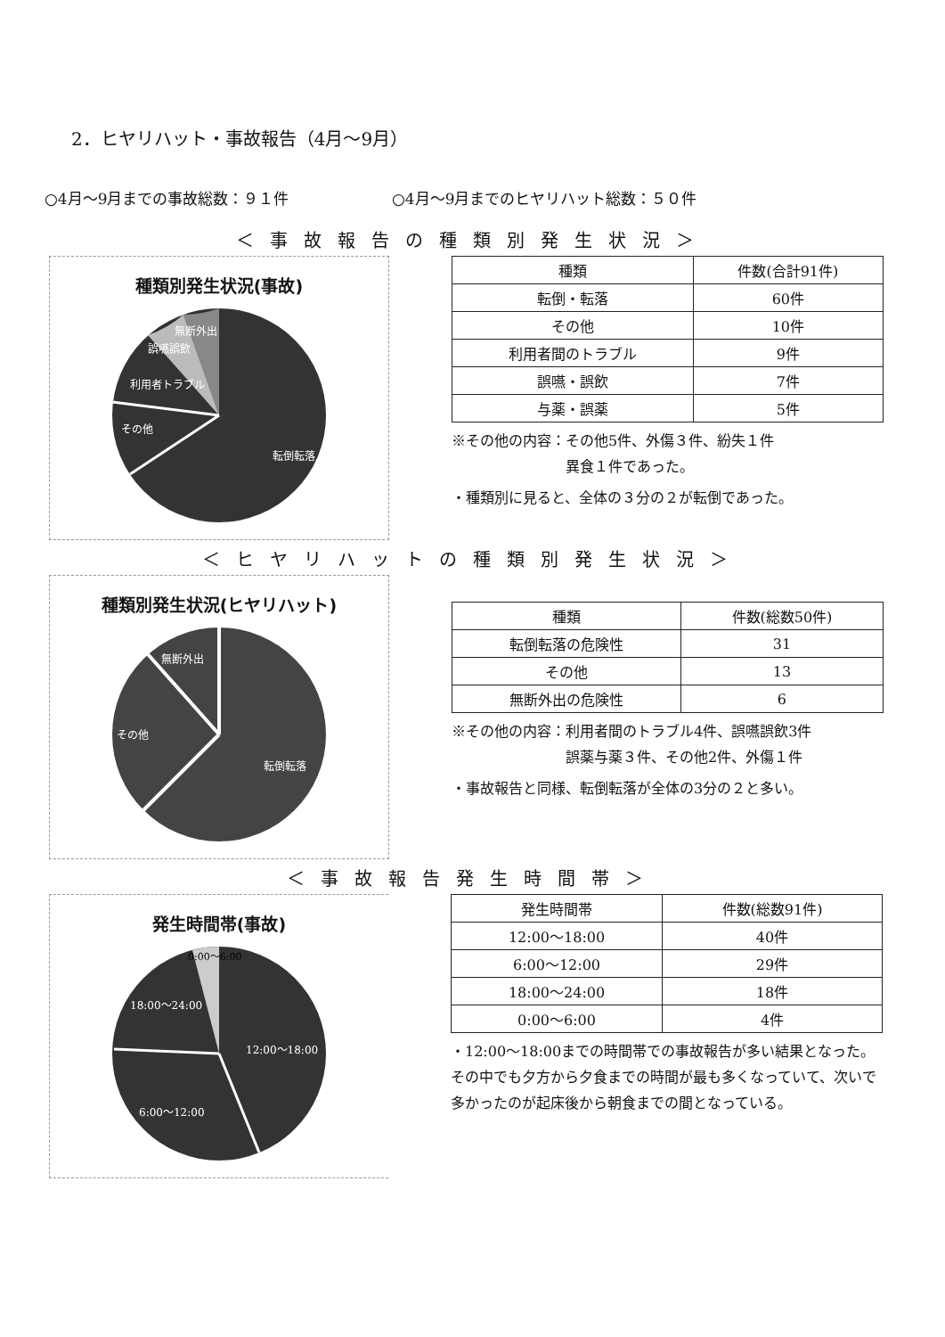2．ヒヤリハット・事故報告（4月～9月）
○4月～9月までの事故総数：９１件 ○4月～9月までのヒヤリハット総数：５０件
＜事故報告の種類別発生状況＞
種類別発生状況(事故)
誤嚥誤飲
無断外出
利用者トラブル
その他
転倒転落
| 種類 | 件数(合計91件) |
| --- | --- |
| 転倒・転落 | 60件 |
| その他 | 10件 |
| 利用者間のトラブル | 9件 |
| 誤嚥・誤飲 | 7件 |
| 与薬・誤薬 | 5件 |
※その他の内容：その他5件、外傷３件、紛失１件
　　　　　　　　異食１件であった。
・種類別に見ると、全体の３分の２が転倒であった。
＜ヒヤリハットの種類別発生状況＞
種類別発生状況(ヒヤリハット)
無断外出
その他
転倒転落
| 種類 | 件数(総数50件) |
| --- | --- |
| 転倒転落の危険性 | 31 |
| その他 | 13 |
| 無断外出の危険性 | 6 |
※その他の内容：利用者間のトラブル4件、誤嚥誤飲3件
　　　　　　　　誤薬与薬３件、その他2件、外傷１件
・事故報告と同様、転倒転落が全体の3分の２と多い。
＜事故報告発生時間帯＞
発生時間帯(事故)
0:00～6:00
18:00～24:00
6:00～12:00
12:00～18:00
| 発生時間帯 | 件数(総数91件) |
| --- | --- |
| 12:00～18:00 | 40件 |
| 6:00～12:00 | 29件 |
| 18:00～24:00 | 18件 |
| 0:00～6:00 | 4件 |
・12:00～18:00までの時間帯での事故報告が多い結果となった。その中でも夕方から夕食までの時間が最も多くなっていて、次いで多かったのが起床後から朝食までの間となっている。